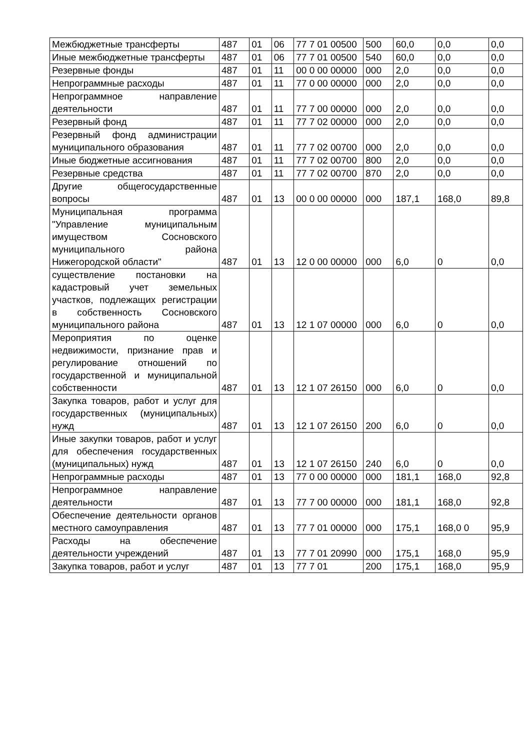| Межбюджетные трансферты | 487 | 01 | 06 | 77 7 01 00500 | 500 | 60,0 | 0,0 | 0,0 |
| Иные межбюджетные трансферты | 487 | 01 | 06 | 77 7 01 00500 | 540 | 60,0 | 0,0 | 0,0 |
| Резервные фонды | 487 | 01 | 11 | 00 0 00 00000 | 000 | 2,0 | 0,0 | 0,0 |
| Непрограммные расходы | 487 | 01 | 11 | 77 0 00 00000 | 000 | 2,0 | 0,0 | 0,0 |
| Непрограммное направление деятельности | 487 | 01 | 11 | 77 7 00 00000 | 000 | 2,0 | 0,0 | 0,0 |
| Резервный фонд | 487 | 01 | 11 | 77 7 02 00000 | 000 | 2,0 | 0,0 | 0,0 |
| Резервный фонд администрации муниципального образования | 487 | 01 | 11 | 77 7 02 00700 | 000 | 2,0 | 0,0 | 0,0 |
| Иные бюджетные ассигнования | 487 | 01 | 11 | 77 7 02 00700 | 800 | 2,0 | 0,0 | 0,0 |
| Резервные средства | 487 | 01 | 11 | 77 7 02 00700 | 870 | 2,0 | 0,0 | 0,0 |
| Другие общегосударственные вопросы | 487 | 01 | 13 | 00 0 00 00000 | 000 | 187,1 | 168,0 | 89,8 |
| Муниципальная программа "Управление муниципальным имуществом Сосновского муниципального района Нижегородской области" | 487 | 01 | 13 | 12 0 00 00000 | 000 | 6,0 | 0 | 0,0 |
| существление постановки на кадастровый учет земельных участков, подлежащих регистрации в собственность Сосновского муниципального района | 487 | 01 | 13 | 12 1 07 00000 | 000 | 6,0 | 0 | 0,0 |
| Мероприятия по оценке недвижимости, признание прав и регулирование отношений по государственной и муниципальной собственности | 487 | 01 | 13 | 12 1 07 26150 | 000 | 6,0 | 0 | 0,0 |
| Закупка товаров, работ и услуг для государственных (муниципальных) нужд | 487 | 01 | 13 | 12 1 07 26150 | 200 | 6,0 | 0 | 0,0 |
| Иные закупки товаров, работ и услуг для обеспечения государственных (муниципальных) нужд | 487 | 01 | 13 | 12 1 07 26150 | 240 | 6,0 | 0 | 0,0 |
| Непрограммные расходы | 487 | 01 | 13 | 77 0 00 00000 | 000 | 181,1 | 168,0 | 92,8 |
| Непрограммное направление деятельности | 487 | 01 | 13 | 77 7 00 00000 | 000 | 181,1 | 168,0 | 92,8 |
| Обеспечение деятельности органов местного самоуправления | 487 | 01 | 13 | 77 7 01 00000 | 000 | 175,1 | 168,0 0 | 95,9 |
| Расходы на обеспечение деятельности учреждений | 487 | 01 | 13 | 77 7 01 20990 | 000 | 175,1 | 168,0 | 95,9 |
| Закупка товаров, работ и услуг | 487 | 01 | 13 | 77 7 01 | 200 | 175,1 | 168,0 | 95,9 |